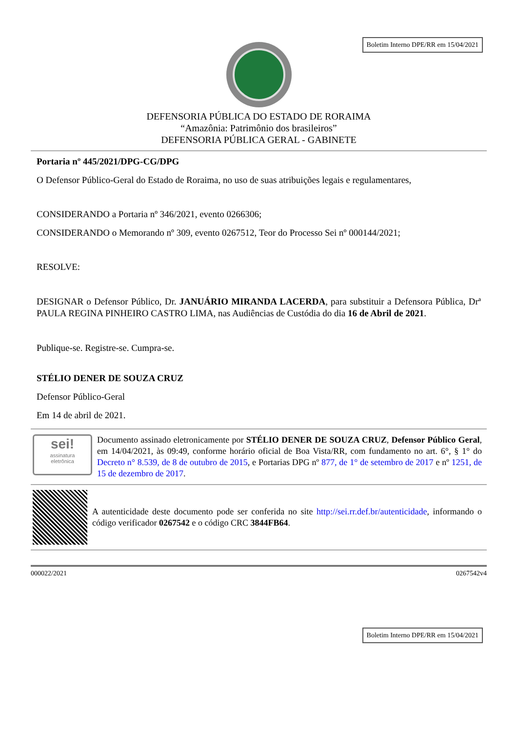Boletim Interno DPE/RR em 15/04/2021
DEFENSORIA PÚBLICA DO ESTADO DE RORAIMA
“Amazônia: Patrimônio dos brasileiros”
DEFENSORIA PÚBLICA GERAL - GABINETE
Portaria nº 445/2021/DPG-CG/DPG
O Defensor Público-Geral do Estado de Roraima, no uso de suas atribuições legais e regulamentares,
CONSIDERANDO a Portaria nº 346/2021, evento 0266306;
CONSIDERANDO o Memorando nº 309, evento 0267512, Teor do Processo Sei nº 000144/2021;
RESOLVE:
DESIGNAR o Defensor Público, Dr. JANUÁRIO MIRANDA LACERDA, para substituir a Defensora Pública, Drª PAULA REGINA PINHEIRO CASTRO LIMA, nas Audiências de Custódia do dia 16 de Abril de 2021.
Publique-se. Registre-se. Cumpra-se.
STÉLIO DENER DE SOUZA CRUZ
Defensor Público-Geral
Em 14 de abril de 2021.
sei!
assinatura
eletrônica
Documento assinado eletronicamente por STÉLIO DENER DE SOUZA CRUZ, Defensor Público Geral, em 14/04/2021, às 09:49, conforme horário oficial de Boa Vista/RR, com fundamento no art. 6°, § 1° do Decreto n° 8.539, de 8 de outubro de 2015, e Portarias DPG nº 877, de 1° de setembro de 2017 e nº 1251, de 15 de dezembro de 2017.
A autenticidade deste documento pode ser conferida no site http://sei.rr.def.br/autenticidade, informando o código verificador 0267542 e o código CRC 3844FB64.
000022/2021 0267542v4
Boletim Interno DPE/RR em 15/04/2021